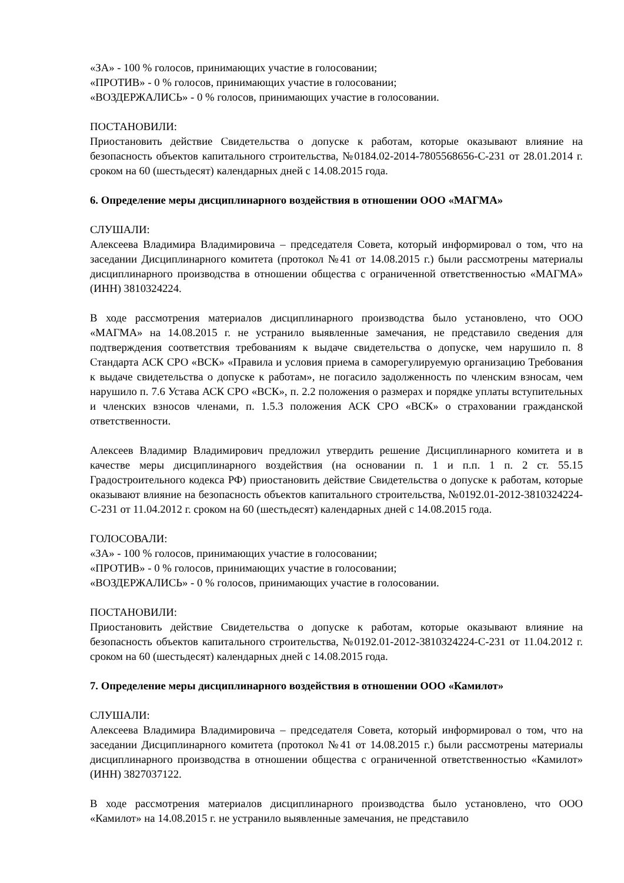«ЗА» - 100 % голосов, принимающих участие в голосовании;
«ПРОТИВ» - 0 % голосов, принимающих участие в голосовании;
«ВОЗДЕРЖАЛИСЬ» - 0 % голосов, принимающих участие в голосовании.
ПОСТАНОВИЛИ:
Приостановить действие Свидетельства о допуске к работам, которые оказывают влияние на безопасность объектов капитального строительства, №0184.02-2014-7805568656-С-231 от 28.01.2014 г. сроком на 60 (шестьдесят) календарных дней с 14.08.2015 года.
6. Определение меры дисциплинарного воздействия в отношении ООО «МАГМА»
СЛУШАЛИ:
Алексеева Владимира Владимировича – председателя Совета, который информировал о том, что на заседании Дисциплинарного комитета (протокол №41 от 14.08.2015 г.) были рассмотрены материалы дисциплинарного производства в отношении общества с ограниченной ответственностью «МАГМА» (ИНН) 3810324224.
В ходе рассмотрения материалов дисциплинарного производства было установлено, что ООО «МАГМА» на 14.08.2015 г. не устранило выявленные замечания, не представило сведения для подтверждения соответствия требованиям к выдаче свидетельства о допуске, чем нарушило п. 8 Стандарта АСК СРО «ВСК» «Правила и условия приема в саморегулируемую организацию Требования к выдаче свидетельства о допуске к работам», не погасило задолженность по членским взносам, чем нарушило п. 7.6 Устава АСК СРО «ВСК», п. 2.2 положения о размерах и порядке уплаты вступительных и членских взносов членами, п. 1.5.3 положения АСК СРО «ВСК» о страховании гражданской ответственности.
Алексеев Владимир Владимирович предложил утвердить решение Дисциплинарного комитета и в качестве меры дисциплинарного воздействия (на основании п. 1 и п.п. 1 п. 2 ст. 55.15 Градостроительного кодекса РФ) приостановить действие Свидетельства о допуске к работам, которые оказывают влияние на безопасность объектов капитального строительства, №0192.01-2012-3810324224-С-231 от 11.04.2012 г. сроком на 60 (шестьдесят) календарных дней с 14.08.2015 года.
ГОЛОСОВАЛИ:
«ЗА» - 100 % голосов, принимающих участие в голосовании;
«ПРОТИВ» - 0 % голосов, принимающих участие в голосовании;
«ВОЗДЕРЖАЛИСЬ» - 0 % голосов, принимающих участие в голосовании.
ПОСТАНОВИЛИ:
Приостановить действие Свидетельства о допуске к работам, которые оказывают влияние на безопасность объектов капитального строительства, №0192.01-2012-3810324224-С-231 от 11.04.2012 г. сроком на 60 (шестьдесят) календарных дней с 14.08.2015 года.
7. Определение меры дисциплинарного воздействия в отношении ООО «Камилот»
СЛУШАЛИ:
Алексеева Владимира Владимировича – председателя Совета, который информировал о том, что на заседании Дисциплинарного комитета (протокол №41 от 14.08.2015 г.) были рассмотрены материалы дисциплинарного производства в отношении общества с ограниченной ответственностью «Камилот» (ИНН) 3827037122.
В ходе рассмотрения материалов дисциплинарного производства было установлено, что ООО «Камилот» на 14.08.2015 г. не устранило выявленные замечания, не представило